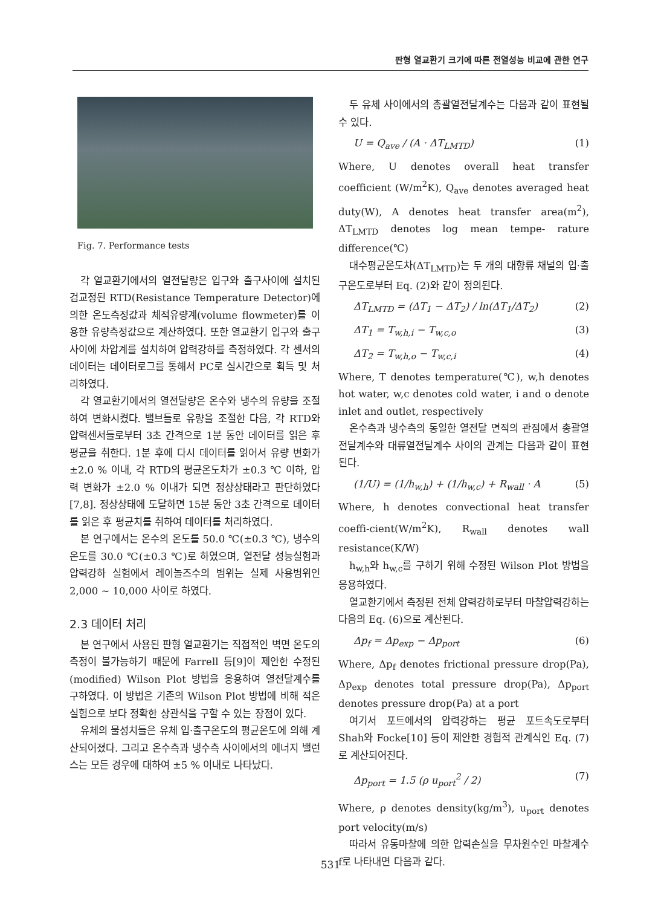판형 열교환기 크기에 따른 전열성능 비교에 관한 연구
Fig. 7. Performance tests
각 열교환기에서의 열전달량은 입구와 출구사이에 설치된 검교정된 RTD(Resistance Temperature Detector)에 의한 온도측정값과 체적유량계(volume flowmeter)를 이용한 유량측정값으로 계산하였다. 또한 열교환기 입구와 출구사이에 차압계를 설치하여 압력강하를 측정하였다. 각 센서의 데이터는 데이터로그를 통해서 PC로 실시간으로 획득 및 처리하였다.
각 열교환기에서의 열전달량은 온수와 냉수의 유량을 조절하여 변화시켰다. 밸브들로 유량을 조절한 다음, 각 RTD와 압력센서들로부터 3초 간격으로 1분 동안 데이터를 읽은 후 평균을 취한다. 1분 후에 다시 데이터를 읽어서 유량 변화가 ±2.0 % 이내, 각 RTD의 평균온도차가 ±0.3 ℃ 이하, 압력 변화가 ±2.0 % 이내가 되면 정상상태라고 판단하였다[7,8]. 정상상태에 도달하면 15분 동안 3초 간격으로 데이터를 읽은 후 평균치를 취하여 데이터를 처리하였다.
본 연구에서는 온수의 온도를 50.0 ℃(±0.3 ℃), 냉수의 온도를 30.0 ℃(±0.3 ℃)로 하였으며, 열전달 성능실험과 압력강하 실험에서 레이놀즈수의 범위는 실제 사용범위인 2,000 ~ 10,000 사이로 하였다.
2.3 데이터 처리
본 연구에서 사용된 판형 열교환기는 직접적인 벽면 온도의 측정이 불가능하기 때문에 Farrell 등[9]이 제안한 수정된(modified) Wilson Plot 방법을 응용하여 열전달계수를 구하였다. 이 방법은 기존의 Wilson Plot 방법에 비해 적은 실험으로 보다 정확한 상관식을 구할 수 있는 장점이 있다.
유체의 물성치들은 유체 입·출구온도의 평균온도에 의해 계산되어졌다. 그리고 온수측과 냉수측 사이에서의 에너지 밸런스는 모든 경우에 대하여 ±5 % 이내로 나타났다.
두 유체 사이에서의 총괄열전달계수는 다음과 같이 표현될 수 있다.
U = Q<sub>ave</sub> / (A · ΔT<sub>LMTD</sub>) (1)
Where, U denotes overall heat transfer coefficient (W/m<sup>2</sup>K), Q<sub>ave</sub> denotes averaged heat duty(W), A denotes heat transfer area(m<sup>2</sup>), ΔT<sub>LMTD</sub> denotes log mean tempe- rature difference(℃)
대수평균온도차(ΔT<sub>LMTD</sub>)는 두 개의 대향류 채널의 입·출구온도로부터 Eq. (2)와 같이 정의된다.
ΔT<sub>LMTD</sub> = (ΔT<sub>1</sub> − ΔT<sub>2</sub>) / ln(ΔT<sub>1</sub>/ΔT<sub>2</sub>) (2)
ΔT<sub>1</sub> = T<sub>w,h,i</sub> − T<sub>w,c,o</sub> (3)
ΔT<sub>2</sub> = T<sub>w,h,o</sub> − T<sub>w,c,i</sub> (4)
Where, T denotes temperature(℃), w,h denotes hot water, w,c denotes cold water, i and o denote inlet and outlet, respectively
온수측과 냉수측의 동일한 열전달 면적의 관점에서 총괄열전달계수와 대류열전달계수 사이의 관계는 다음과 같이 표현된다.
(1/U) = (1/h<sub>w,h</sub>) + (1/h<sub>w,c</sub>) + R<sub>wall</sub> · A (5)
Where, h denotes convectional heat transfer coeffi-cient(W/m<sup>2</sup>K), R<sub>wall</sub> denotes wall resistance(K/W)
h<sub>w,h</sub>와 h<sub>w,c</sub>를 구하기 위해 수정된 Wilson Plot 방법을 응용하였다.
열교환기에서 측정된 전체 압력강하로부터 마찰압력강하는 다음의 Eq. (6)으로 계산된다.
Δp<sub>f</sub> = Δp<sub>exp</sub> − Δp<sub>port</sub> (6)
Where, Δp<sub>f</sub> denotes frictional pressure drop(Pa), Δp<sub>exp</sub> denotes total pressure drop(Pa), Δp<sub>port</sub> denotes pressure drop(Pa) at a port
여기서 포트에서의 압력강하는 평균 포트속도로부터 Shah와 Focke[10] 등이 제안한 경험적 관계식인 Eq. (7)로 계산되어진다.
Δp<sub>port</sub> = 1.5 (ρ u<sub>port</sub><sup>2</sup> / 2) (7)
Where, ρ denotes density(kg/m<sup>3</sup>), u<sub>port</sub> denotes port velocity(m/s)
따라서 유동마찰에 의한 압력손실을 무차원수인 마찰계수 f로 나타내면 다음과 같다.
531